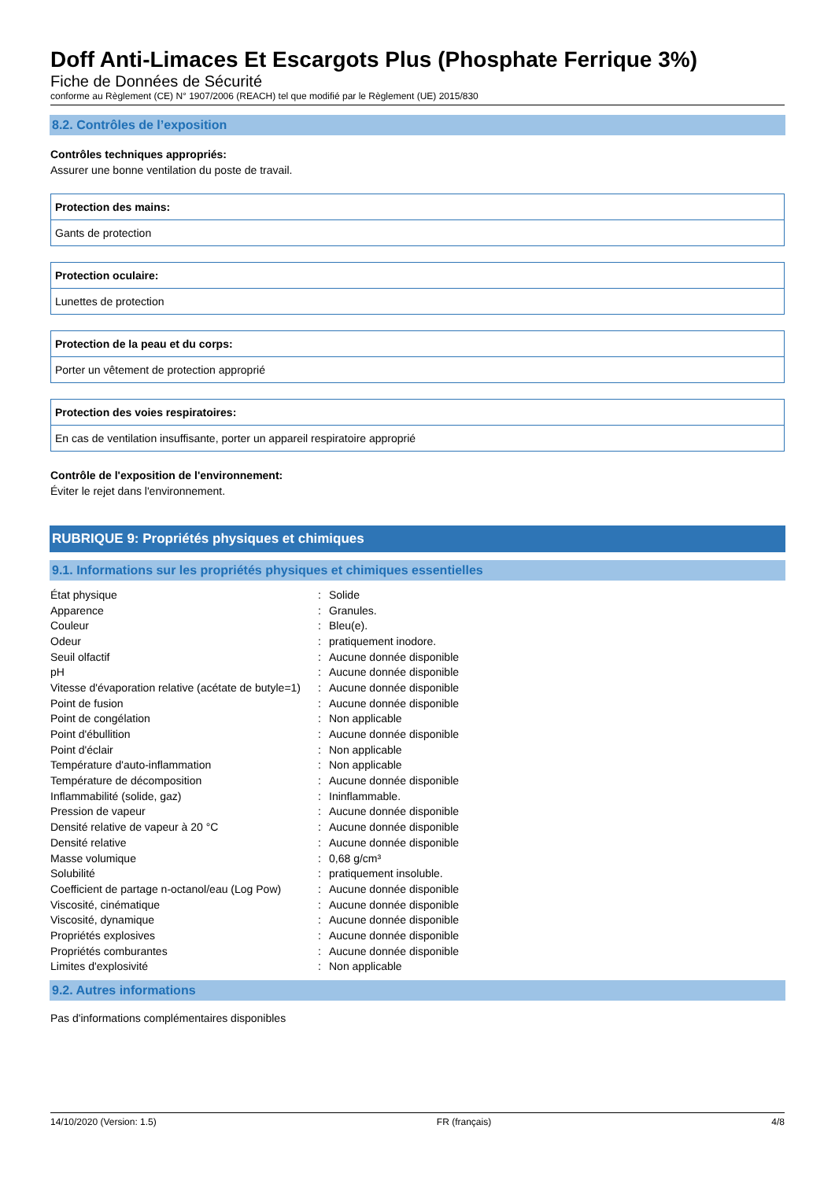Doff Anti-Limaces Et Escargots Plus (Phosphate Ferrique 3%)
Fiche de Données de Sécurité
conforme au Règlement (CE) N° 1907/2006 (REACH) tel que modifié par le Règlement (UE) 2015/830
8.2. Contrôles de l’exposition
Contrôles techniques appropriés:
Assurer une bonne ventilation du poste de travail.
Protection des mains:
Gants de protection
Protection oculaire:
Lunettes de protection
Protection de la peau et du corps:
Porter un vêtement de protection approprié
Protection des voies respiratoires:
En cas de ventilation insuffisante, porter un appareil respiratoire approprié
Contrôle de l'exposition de l'environnement:
Éviter le rejet dans l'environnement.
RUBRIQUE 9: Propriétés physiques et chimiques
9.1. Informations sur les propriétés physiques et chimiques essentielles
| État physique | : | Solide |
| Apparence | : | Granules. |
| Couleur | : | Bleu(e). |
| Odeur | : | pratiquement inodore. |
| Seuil olfactif | : | Aucune donnée disponible |
| pH | : | Aucune donnée disponible |
| Vitesse d'évaporation relative (acétate de butyle=1) | : | Aucune donnée disponible |
| Point de fusion | : | Aucune donnée disponible |
| Point de congélation | : | Non applicable |
| Point d'ébullition | : | Aucune donnée disponible |
| Point d'éclair | : | Non applicable |
| Température d'auto-inflammation | : | Non applicable |
| Température de décomposition | : | Aucune donnée disponible |
| Inflammabilité (solide, gaz) | : | Ininflammable. |
| Pression de vapeur | : | Aucune donnée disponible |
| Densité relative de vapeur à 20 °C | : | Aucune donnée disponible |
| Densité relative | : | Aucune donnée disponible |
| Masse volumique | : | 0,68 g/cm³ |
| Solubilité | : | pratiquement insoluble. |
| Coefficient de partage n-octanol/eau (Log Pow) | : | Aucune donnée disponible |
| Viscosité, cinématique | : | Aucune donnée disponible |
| Viscosité, dynamique | : | Aucune donnée disponible |
| Propriétés explosives | : | Aucune donnée disponible |
| Propriétés comburantes | : | Aucune donnée disponible |
| Limites d'explosivité | : | Non applicable |
9.2. Autres informations
Pas d'informations complémentaires disponibles
14/10/2020 (Version: 1.5) FR (français) 4/8